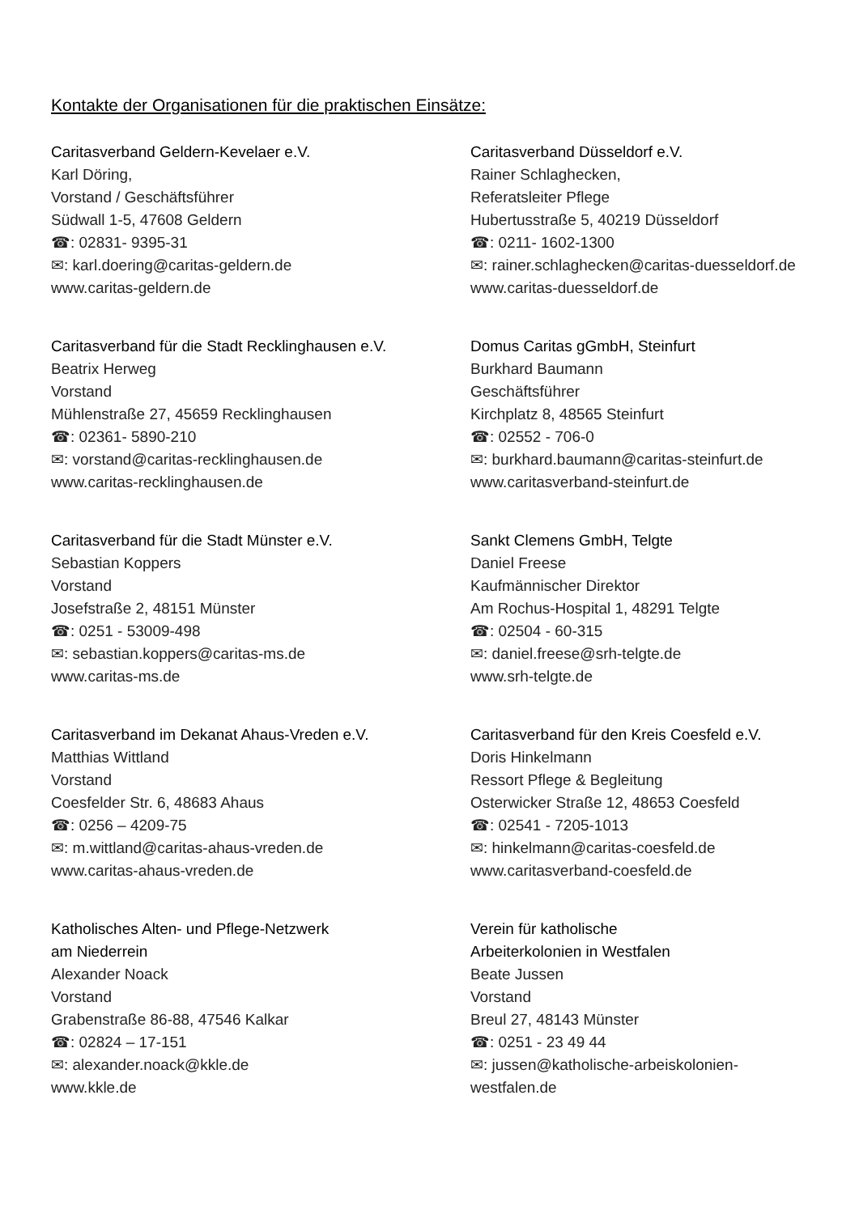Kontakte der Organisationen für die praktischen Einsätze:
Caritasverband Geldern-Kevelaer e.V.
Karl Döring,
Vorstand / Geschäftsführer
Südwall 1-5, 47608 Geldern
☎: 02831- 9395-31
✉: karl.doering@caritas-geldern.de
www.caritas-geldern.de
Caritasverband Düsseldorf e.V.
Rainer Schlaghecken,
Referatsleiter Pflege
Hubertusstraße 5, 40219 Düsseldorf
☎: 0211- 1602-1300
✉: rainer.schlaghecken@caritas-duesseldorf.de
www.caritas-duesseldorf.de
Caritasverband für die Stadt Recklinghausen e.V.
Beatrix Herweg
Vorstand
Mühlenstraße 27, 45659 Recklinghausen
☎: 02361- 5890-210
✉: vorstand@caritas-recklinghausen.de
www.caritas-recklinghausen.de
Domus Caritas gGmbH, Steinfurt
Burkhard Baumann
Geschäftsführer
Kirchplatz 8, 48565 Steinfurt
☎: 02552 - 706-0
✉: burkhard.baumann@caritas-steinfurt.de
www.caritasverband-steinfurt.de
Caritasverband für die Stadt Münster e.V.
Sebastian Koppers
Vorstand
Josefstraße 2, 48151 Münster
☎: 0251 - 53009-498
✉: sebastian.koppers@caritas-ms.de
www.caritas-ms.de
Sankt Clemens GmbH, Telgte
Daniel Freese
Kaufmännischer Direktor
Am Rochus-Hospital 1, 48291 Telgte
☎: 02504 - 60-315
✉: daniel.freese@srh-telgte.de
www.srh-telgte.de
Caritasverband im Dekanat Ahaus-Vreden e.V.
Matthias Wittland
Vorstand
Coesfelder Str. 6, 48683 Ahaus
☎: 0256 – 4209-75
✉: m.wittland@caritas-ahaus-vreden.de
www.caritas-ahaus-vreden.de
Caritasverband für den Kreis Coesfeld e.V.
Doris Hinkelmann
Ressort Pflege & Begleitung
Osterwicker Straße 12, 48653 Coesfeld
☎: 02541 - 7205-1013
✉: hinkelmann@caritas-coesfeld.de
www.caritasverband-coesfeld.de
Katholisches Alten- und Pflege-Netzwerk
am Niederrein
Alexander Noack
Vorstand
Grabenstraße 86-88, 47546 Kalkar
☎: 02824 – 17-151
✉: alexander.noack@kkle.de
www.kkle.de
Verein für katholische
Arbeiterkolonien in Westfalen
Beate Jussen
Vorstand
Breul 27, 48143 Münster
☎: 0251 - 23 49 44
✉: jussen@katholische-arbeiskolonien-
westfalen.de